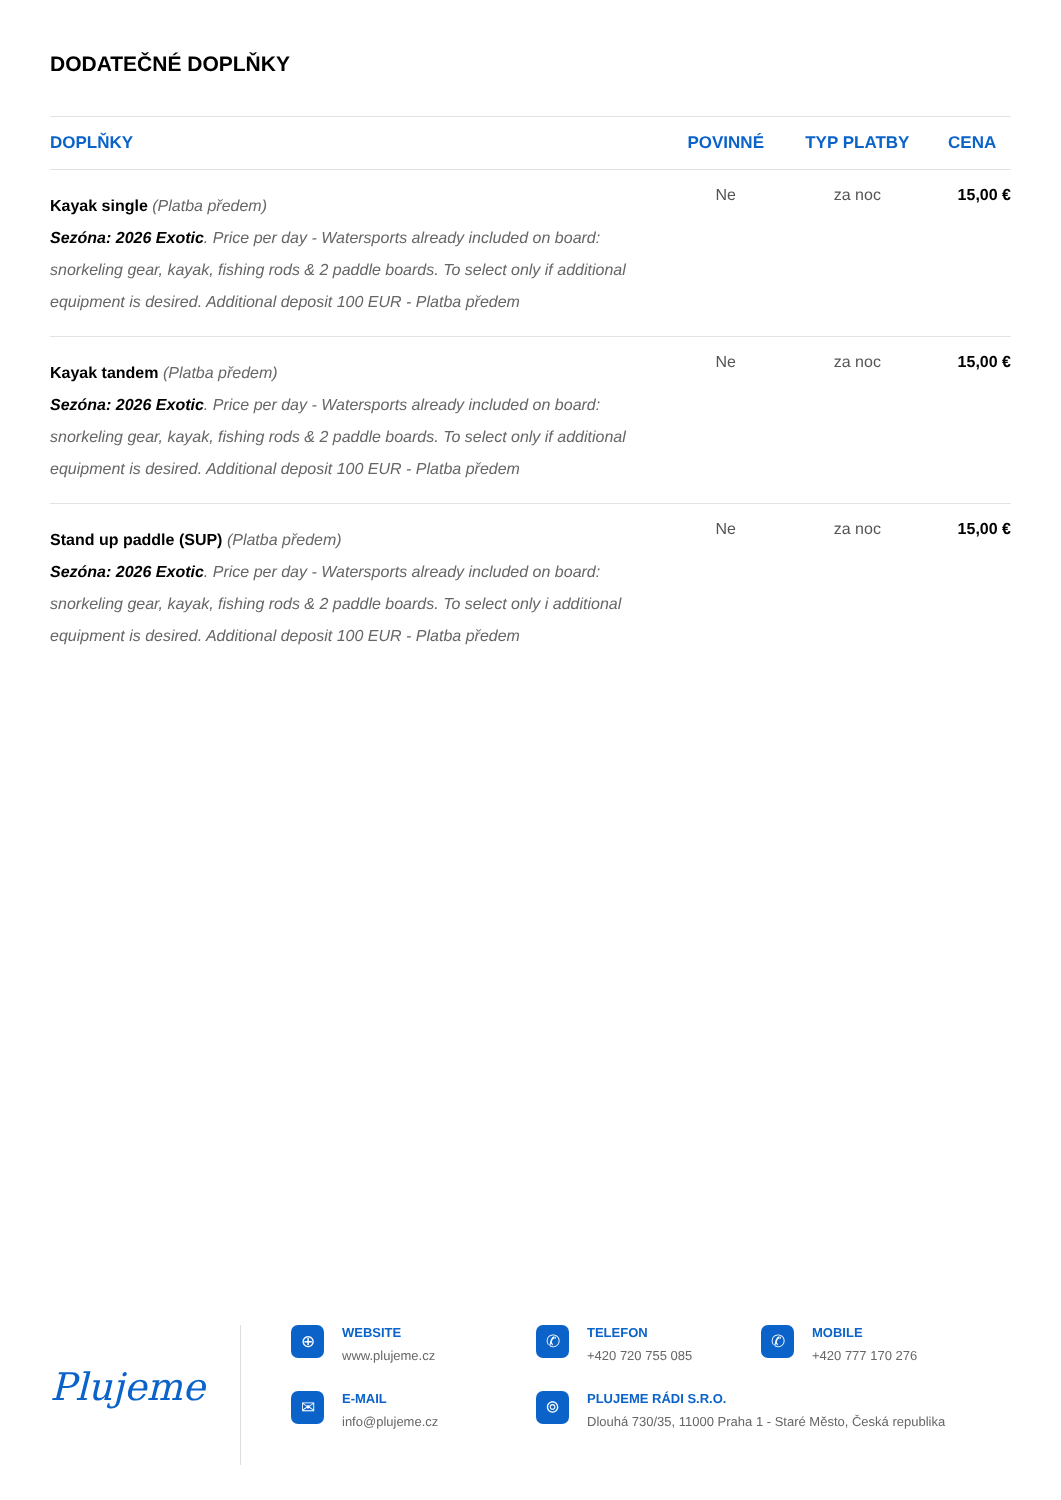DODATEČNÉ DOPLŇKY
| DOPLŇKY | POVINNÉ | TYP PLATBY | CENA |
| --- | --- | --- | --- |
| Kayak single (Platba předem) Sezóna: 2026 Exotic . Price per day - Watersports already included on board: snorkeling gear, kayak, fishing rods & 2 paddle boards. To select only if additional equipment is desired. Additional deposit 100 EUR - Platba předem | Ne | za noc | 15,00 € |
| Kayak tandem (Platba předem) Sezóna: 2026 Exotic . Price per day - Watersports already included on board: snorkeling gear, kayak, fishing rods & 2 paddle boards. To select only if additional equipment is desired. Additional deposit 100 EUR - Platba předem | Ne | za noc | 15,00 € |
| Stand up paddle (SUP) (Platba předem) Sezóna: 2026 Exotic . Price per day - Watersports already included on board: snorkeling gear, kayak, fishing rods & 2 paddle boards. To select only i additional equipment is desired. Additional deposit 100 EUR - Platba předem | Ne | za noc | 15,00 € |
Plujeme
⊕
WEBSITE
www.plujeme.cz
✆
TELEFON
+420 720 755 085
✆
MOBILE
+420 777 170 276
✉
E-MAIL
info@plujeme.cz
⌾
PLUJEME RÁDI S.R.O.
Dlouhá 730/35, 11000 Praha 1 - Staré Město, Česká republika